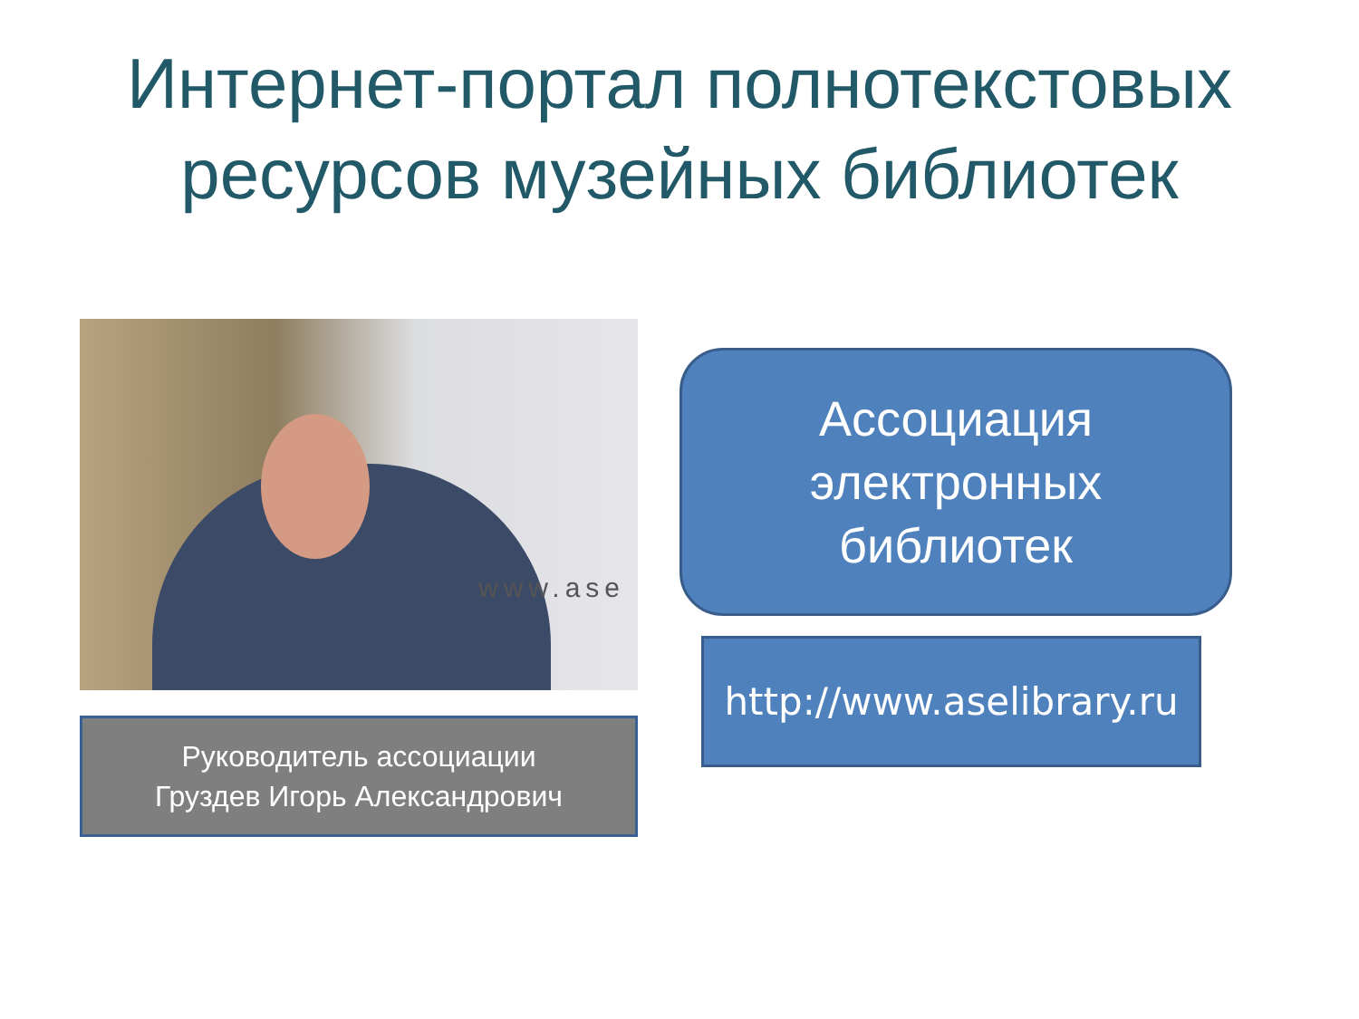Интернет-портал полнотекстовых
ресурсов музейных библиотек
www.ase
Руководитель ассоциации
Груздев Игорь Александрович
Ассоциация
электронных
библиотек
http://www.aselibrary.ru